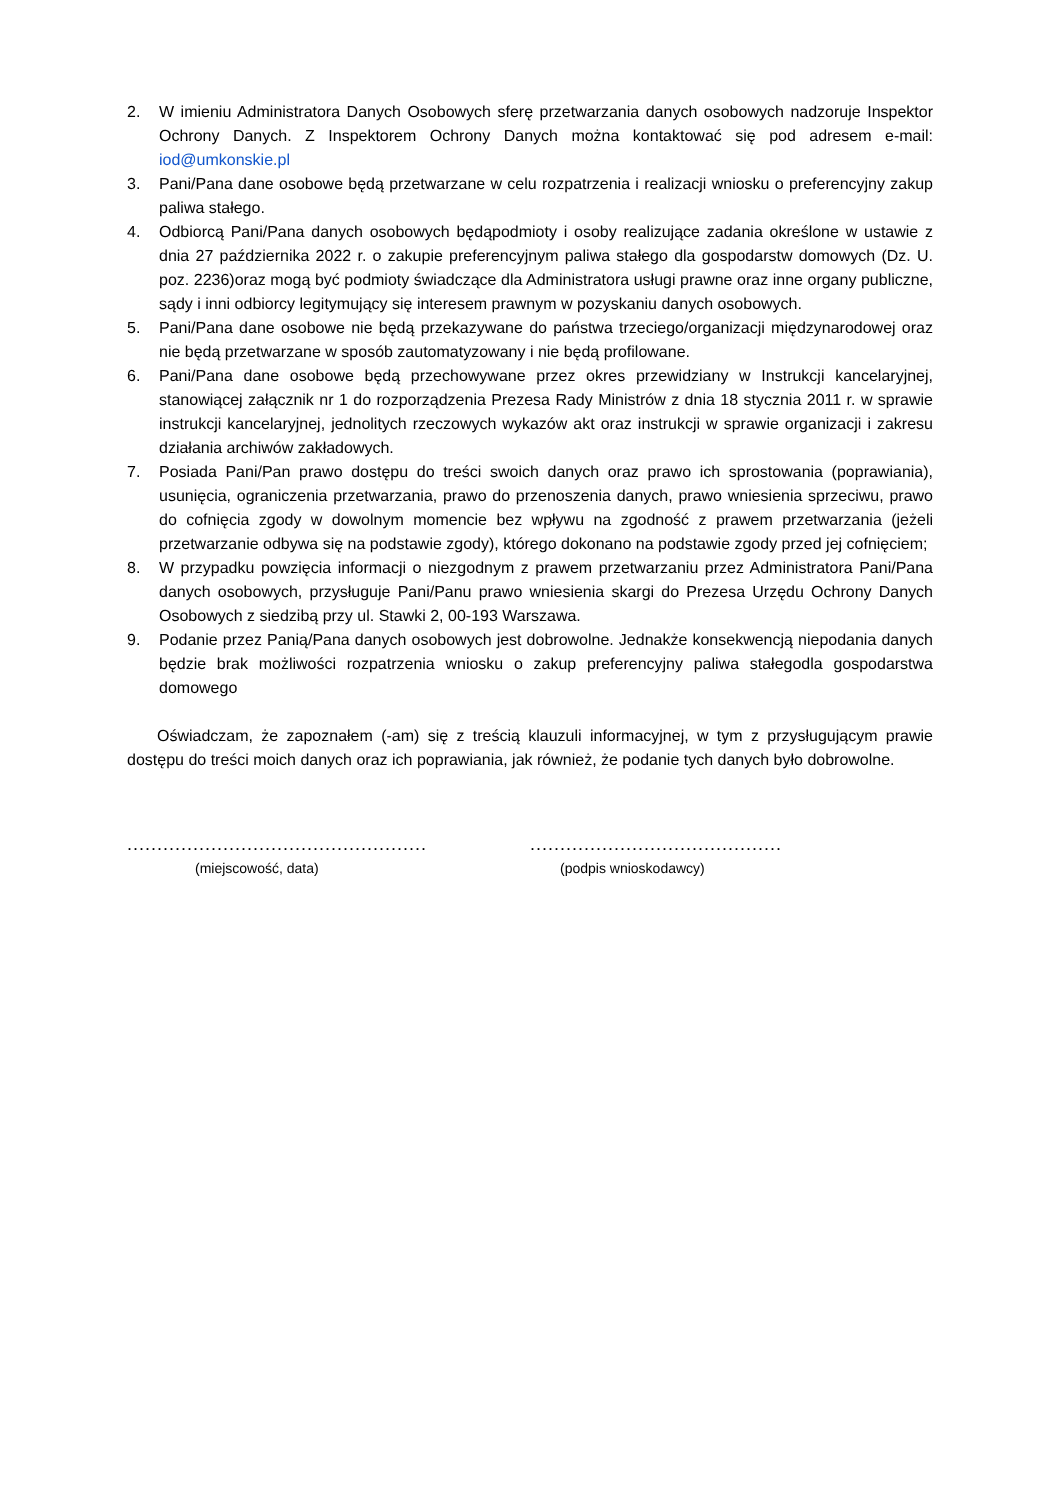2. W imieniu Administratora Danych Osobowych sferę przetwarzania danych osobowych nadzoruje Inspektor Ochrony Danych. Z Inspektorem Ochrony Danych można kontaktować się pod adresem e-mail: iod@umkonskie.pl
3. Pani/Pana dane osobowe będą przetwarzane w celu rozpatrzenia i realizacji wniosku o preferencyjny zakup paliwa stałego.
4. Odbiorcą Pani/Pana danych osobowych będąpodmioty i osoby realizujące zadania określone w ustawie z dnia 27 października 2022 r. o zakupie preferencyjnym paliwa stałego dla gospodarstw domowych (Dz. U. poz. 2236)oraz mogą być podmioty świadczące dla Administratora usługi prawne oraz inne organy publiczne, sądy i inni odbiorcy legitymujący się interesem prawnym w pozyskaniu danych osobowych.
5. Pani/Pana dane osobowe nie będą przekazywane do państwa trzeciego/organizacji międzynarodowej oraz nie będą przetwarzane w sposób zautomatyzowany i nie będą profilowane.
6. Pani/Pana dane osobowe będą przechowywane przez okres przewidziany w Instrukcji kancelaryjnej, stanowiącej załącznik nr 1 do rozporządzenia Prezesa Rady Ministrów z dnia 18 stycznia 2011 r. w sprawie instrukcji kancelaryjnej, jednolitych rzeczowych wykazów akt oraz instrukcji w sprawie organizacji i zakresu działania archiwów zakładowych.
7. Posiada Pani/Pan prawo dostępu do treści swoich danych oraz prawo ich sprostowania (poprawiania), usunięcia, ograniczenia przetwarzania, prawo do przenoszenia danych, prawo wniesienia sprzeciwu, prawo do cofnięcia zgody w dowolnym momencie bez wpływu na zgodność z prawem przetwarzania (jeżeli przetwarzanie odbywa się na podstawie zgody), którego dokonano na podstawie zgody przed jej cofnięciem;
8. W przypadku powzięcia informacji o niezgodnym z prawem przetwarzaniu przez Administratora Pani/Pana danych osobowych, przysługuje Pani/Panu prawo wniesienia skargi do Prezesa Urzędu Ochrony Danych Osobowych z siedzibą przy ul. Stawki 2, 00-193 Warszawa.
9. Podanie przez Panią/Pana danych osobowych jest dobrowolne. Jednakże konsekwencją niepodania danych będzie brak możliwości rozpatrzenia wniosku o zakup preferencyjny paliwa stałegodla gospodarstwa domowego
Oświadczam, że zapoznałem (-am) się z treścią klauzuli informacyjnej, w tym z przysługującym prawie dostępu do treści moich danych oraz ich poprawiania, jak również, że podanie tych danych było dobrowolne.
..................................................
(miejscowość, data)
..........................................
(podpis wnioskodawcy)